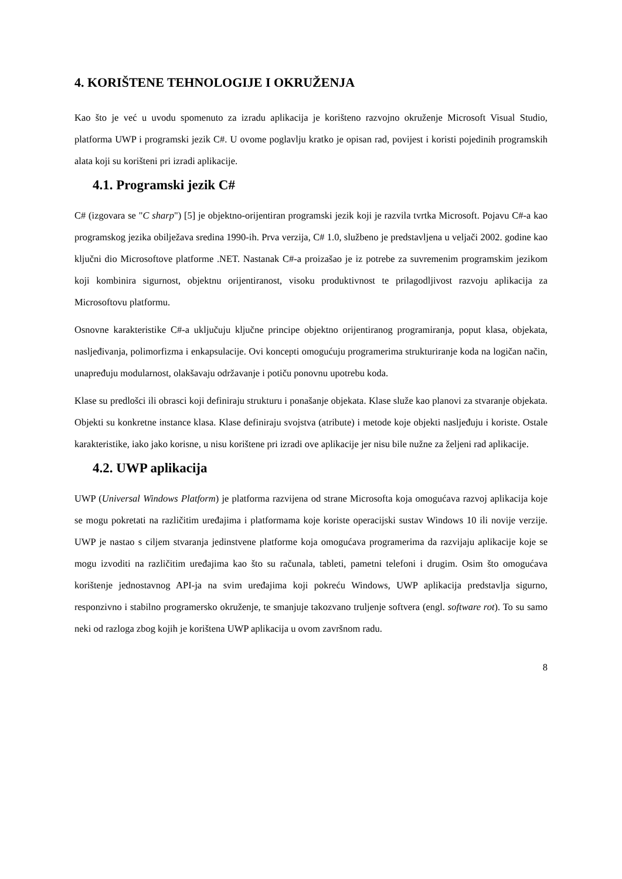4. KORIŠTENE TEHNOLOGIJE I OKRUŽENJA
Kao što je već u uvodu spomenuto za izradu aplikacija je korišteno razvojno okruženje Microsoft Visual Studio, platforma UWP i programski jezik C#. U ovome poglavlju kratko je opisan rad, povijest i koristi pojedinih programskih alata koji su korišteni pri izradi aplikacije.
4.1. Programski jezik C#
C# (izgovara se "C sharp") [5] je objektno-orijentiran programski jezik koji je razvila tvrtka Microsoft. Pojavu C#-a kao programskog jezika obilježava sredina 1990-ih. Prva verzija, C# 1.0, službeno je predstavljena u veljači 2002. godine kao ključni dio Microsoftove platforme .NET. Nastanak C#-a proizašao je iz potrebe za suvremenim programskim jezikom koji kombinira sigurnost, objektnu orijentiranost, visoku produktivnost te prilagodljivost razvoju aplikacija za Microsoftovu platformu.
Osnovne karakteristike C#-a uključuju ključne principe objektno orijentiranog programiranja, poput klasa, objekata, nasljeđivanja, polimorfizma i enkapsulacije. Ovi koncepti omogućuju programerima strukturiranje koda na logičan način, unapređuju modularnost, olakšavaju održavanje i potiču ponovnu upotrebu koda.
Klase su predlošci ili obrasci koji definiraju strukturu i ponašanje objekata. Klase služe kao planovi za stvaranje objekata. Objekti su konkretne instance klasa. Klase definiraju svojstva (atribute) i metode koje objekti nasljeđuju i koriste. Ostale karakteristike, iako jako korisne, u nisu korištene pri izradi ove aplikacije jer nisu bile nužne za željeni rad aplikacije.
4.2. UWP aplikacija
UWP (Universal Windows Platform) je platforma razvijena od strane Microsofta koja omogućava razvoj aplikacija koje se mogu pokretati na različitim uređajima i platformama koje koriste operacijski sustav Windows 10 ili novije verzije. UWP je nastao s ciljem stvaranja jedinstvene platforme koja omogućava programerima da razvijaju aplikacije koje se mogu izvoditi na različitim uređajima kao što su računala, tableti, pametni telefoni i drugim. Osim što omogućava korištenje jednostavnog API-ja na svim uređajima koji pokreću Windows, UWP aplikacija predstavlja sigurno, responzivno i stabilno programersko okruženje, te smanjuje takozvano truljenje softvera (engl. software rot). To su samo neki od razloga zbog kojih je korištena UWP aplikacija u ovom završnom radu.
8